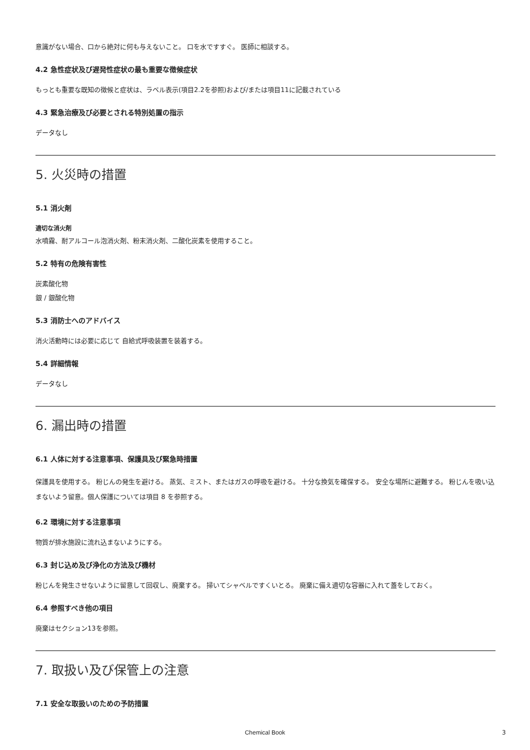意識がない場合、口から絶対に何も与えないこと。 口を水ですすぐ。 医師に相談する。
4.2 急性症状及び遅発性症状の最も重要な徴候症状
もっとも重要な既知の徴候と症状は、ラベル表示(項目2.2を参照)および/または項目11に記載されている
4.3 緊急治療及び必要とされる特別処置の指示
データなし
5. 火災時の措置
5.1 消火剤
適切な消火剤
水噴霧、耐アルコール泡消火剤、粉末消火剤、二酸化炭素を使用すること。
5.2 特有の危険有害性
炭素酸化物
銀 / 銀酸化物
5.3 消防士へのアドバイス
消火活動時には必要に応じて 自給式呼吸装置を装着する。
5.4 詳細情報
データなし
6. 漏出時の措置
6.1 人体に対する注意事項、保護具及び緊急時措置
保護具を使用する。 粉じんの発生を避ける。 蒸気、ミスト、またはガスの呼吸を避ける。 十分な換気を確保する。 安全な場所に避難する。 粉じんを吸い込まないよう留意。個人保護については項目 8 を参照する。
6.2 環境に対する注意事項
物質が排水施設に流れ込まないようにする。
6.3 封じ込め及び浄化の方法及び機材
粉じんを発生させないように留意して回収し、廃棄する。 掃いてシャベルですくいとる。 廃棄に備え適切な容器に入れて蓋をしておく。
6.4 参照すべき他の項目
廃棄はセクション13を参照。
7. 取扱い及び保管上の注意
7.1 安全な取扱いのための予防措置
Chemical Book 3